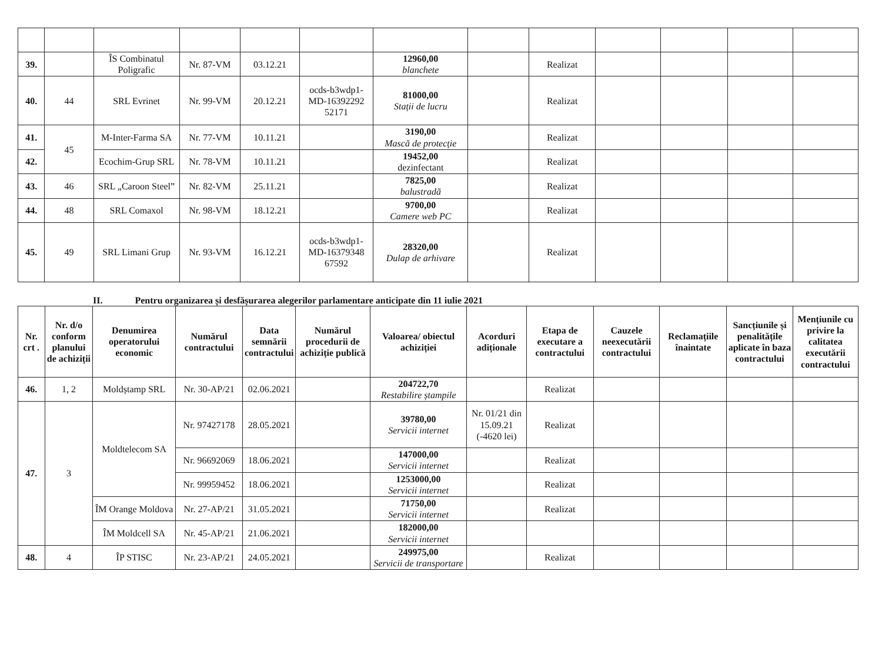| 39. | | ÎS Combinatul Poligrafic | Nr. 87-VM | 03.12.21 | | 12960,00 blanchete | | Realizat | | | | |
| 40. | 44 | SRL Evrinet | Nr. 99-VM | 20.12.21 | ocds-b3wdp1-MD-16392292 52171 | 81000,00 Stații de lucru | | Realizat | | | | |
| 41. | 45 | M-Inter-Farma SA | Nr. 77-VM | 10.11.21 | | 3190,00 Mască de protecție | | Realizat | | | | |
| 42. | | Ecochim-Grup SRL | Nr. 78-VM | 10.11.21 | | 19452,00 dezinfectant | | Realizat | | | | |
| 43. | 46 | SRL „Caroon Steel” | Nr. 82-VM | 25.11.21 | | 7825,00 balustradă | | Realizat | | | | |
| 44. | 48 | SRL Comaxol | Nr. 98-VM | 18.12.21 | | 9700,00 Camere web PC | | Realizat | | | | |
| 45. | 49 | SRL Limani Grup | Nr. 93-VM | 16.12.21 | ocds-b3wdp1-MD-16379348 67592 | 28320,00 Dulap de arhivare | | Realizat | | | | |
II. Pentru organizarea și desfășurarea alegerilor parlamentare anticipate din 11 iulie 2021
| Nr. crt . | Nr. d/o conform planului de achiziții | Denumirea operatorului economic | Numărul contractului | Data semnării contractului | Numărul procedurii de achiziție publică | Valoarea/ obiectul achiziției | Acorduri adiționale | Etapa de executare a contractului | Cauzele neexecutării contractului | Reclamațiile înaintate | Sancțiunile și penalitățile aplicate în baza contractului | Mențiunile cu privire la calitatea executării contractului |
| --- | --- | --- | --- | --- | --- | --- | --- | --- | --- | --- | --- | --- |
| 46. | 1, 2 | Moldștamp SRL | Nr. 30-AP/21 | 02.06.2021 | | 204722,70 Restabilire ștampile | | Realizat | | | | |
| 47. | 3 | Moldtelecom SA | Nr. 97427178 | 28.05.2021 | | 39780,00 Servicii internet | Nr. 01/21 din 15.09.21 (-4620 lei) | Realizat | | | | |
| | | | Nr. 96692069 | 18.06.2021 | | 147000,00 Servicii internet | | Realizat | | | | |
| | | | Nr. 99959452 | 18.06.2021 | | 1253000,00 Servicii internet | | Realizat | | | | |
| | | ÎM Orange Moldova | Nr. 27-AP/21 | 31.05.2021 | | 71750,00 Servicii internet | | Realizat | | | | |
| | | ÎM Moldcell SA | Nr. 45-AP/21 | 21.06.2021 | | 182000,00 Servicii internet | | | | | | |
| 48. | 4 | ÎP STISC | Nr. 23-AP/21 | 24.05.2021 | | 249975,00 Servicii de transportare | | Realizat | | | | |